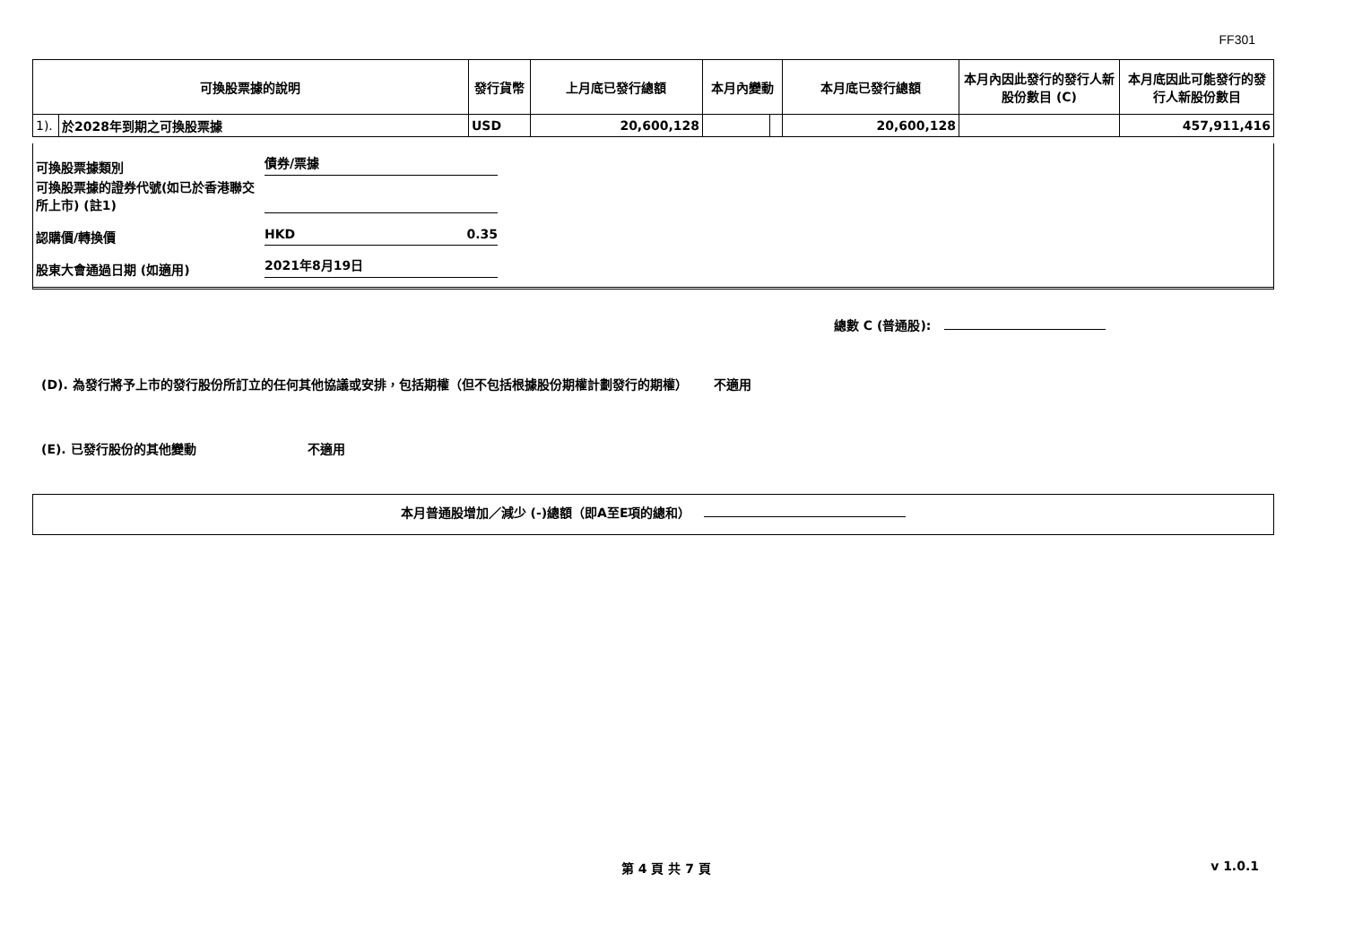FF301
| 可換股票據的說明 | | 發行貨幣 | 上月底已發行總額 | 本月內變動 | | 本月底已發行總額 | 本月內因此發行的發行人新股份數目 (C) | 本月底因此可能發行的發行人新股份數目 |
| --- | --- | --- | --- | --- | --- | --- | --- | --- |
| 1). | 於2028年到期之可換股票據 | USD | 20,600,128 | | | 20,600,128 | | 457,911,416 |
可換股票據類別 債券/票據
可換股票據的證券代號(如已於香港聯交所上市) (註1)
認購價/轉換價 HKD 0.35
股東大會通過日期 (如適用) 2021年8月19日
總數 C (普通股):
(D). 為發行將予上市的發行股份所訂立的任何其他協議或安排，包括期權（但不包括根據股份期權計劃發行的期權） 不適用
(E). 已發行股份的其他變動 不適用
本月普通股增加／減少 (-)總額（即A至E項的總和）
第 4 頁 共 7 頁 v 1.0.1